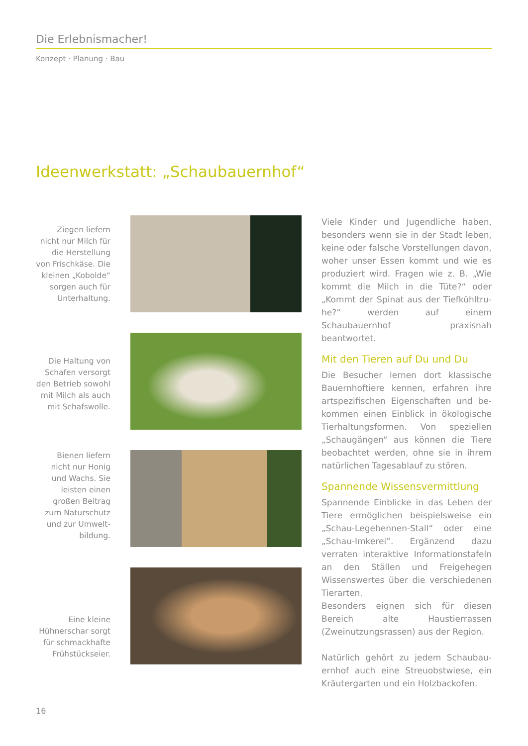Die Erlebnismacher!
Konzept · Planung · Bau
Ideenwerkstatt: „Schaubauernhof“
Ziegen liefern nicht nur Milch für die Herstellung von Frischkäse. Die kleinen „Kobolde“ sorgen auch für Unterhaltung.
Die Haltung von Schafen versorgt den Betrieb sowohl mit Milch als auch mit Schafswolle.
Bienen liefern nicht nur Honig und Wachs. Sie leisten einen großen Beitrag zum Naturschutz und zur Umwelt­bildung.
Eine kleine Hühnerschar sorgt für schmackhafte Frühstückseier.
Viele Kinder und Jugendliche haben, besonders wenn sie in der Stadt leben, keine oder falsche Vorstellungen davon, woher unser Essen kommt und wie es produziert wird. Fragen wie z. B. „Wie kommt die Milch in die Tüte?“ oder „Kommt der Spinat aus der Tiefkühltru­he?“ werden auf einem Schaubauernhof praxisnah beantwortet.
Mit den Tieren auf Du und Du
Die Besucher lernen dort klassische Bauernhoftiere kennen, erfahren ihre artspezifischen Eigenschaften und be­kommen einen Einblick in ökologische Tierhaltungsformen. Von speziellen „Schaugängen“ aus können die Tiere beobachtet werden, ohne sie in ihrem natürlichen Tagesablauf zu stören.
Spannende Wissensvermittlung
Spannende Einblicke in das Leben der Tiere ermöglichen beispielsweise ein „Schau-Legehennen-Stall“ oder eine „Schau-Imkerei“. Ergänzend dazu verraten inter­aktive Informationstafeln an den Ställen und Freigehegen Wissenswertes über die verschiedenen Tierarten.
Besonders eignen sich für diesen Bereich alte Haustierrassen (Zweinutzungsras­sen) aus der Region.
Natürlich gehört zu jedem Schaubau­ernhof auch eine Streuobstwiese, ein Kräutergarten und ein Holzbackofen.
16